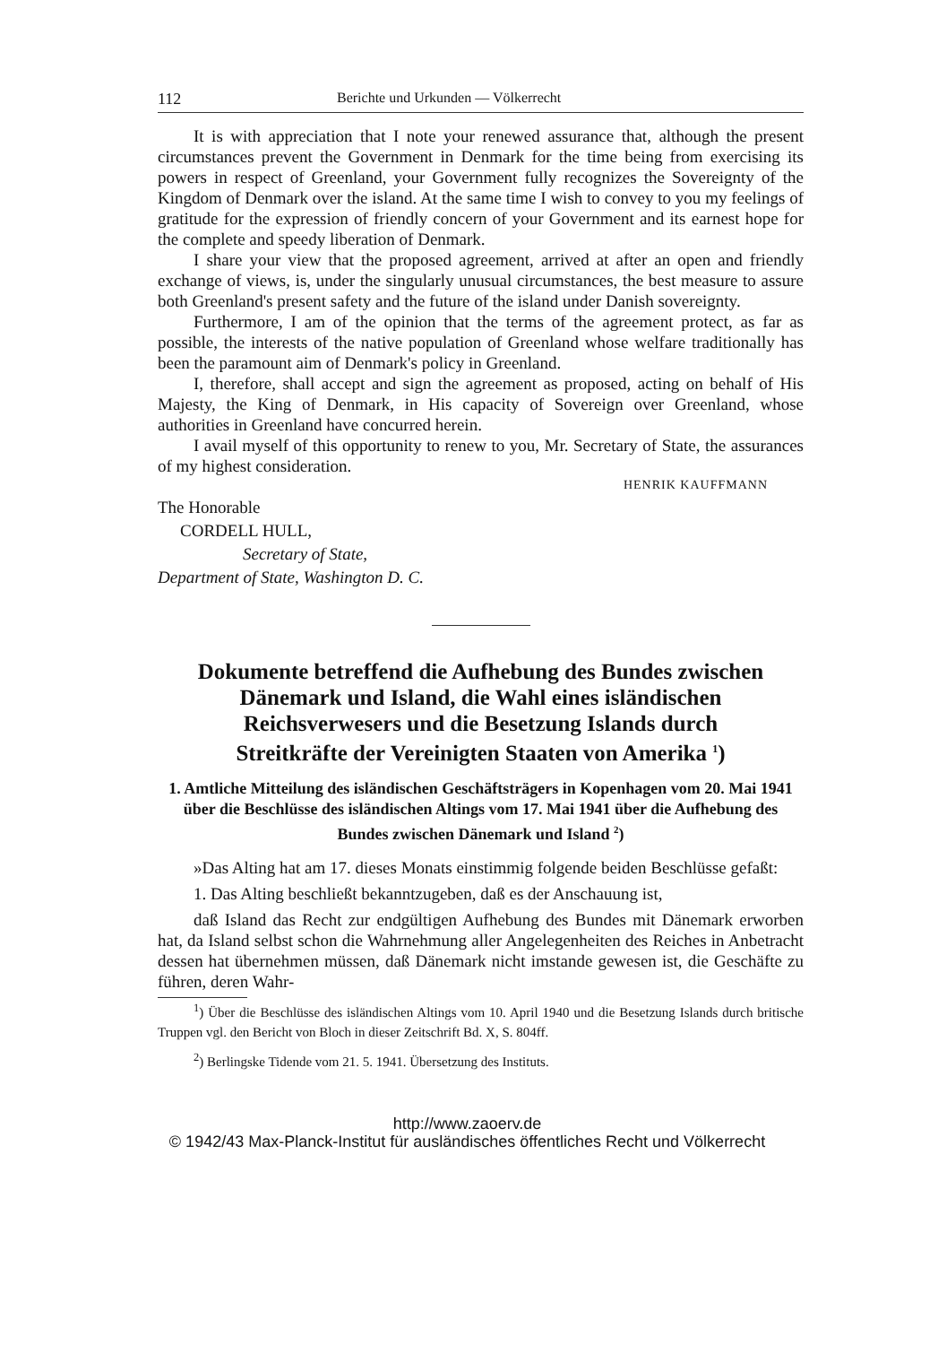112 Berichte und Urkunden — Völkerrecht
It is with appreciation that I note your renewed assurance that, although the present circumstances prevent the Government in Denmark for the time being from exercising its powers in respect of Greenland, your Government fully recognizes the Sovereignty of the Kingdom of Denmark over the island. At the same time I wish to convey to you my feelings of gratitude for the expression of friendly concern of your Government and its earnest hope for the complete and speedy liberation of Denmark.
I share your view that the proposed agreement, arrived at after an open and friendly exchange of views, is, under the singularly unusual circumstances, the best measure to assure both Greenland's present safety and the future of the island under Danish sovereignty.
Furthermore, I am of the opinion that the terms of the agreement protect, as far as possible, the interests of the native population of Greenland whose welfare traditionally has been the paramount aim of Denmark's policy in Greenland.
I, therefore, shall accept and sign the agreement as proposed, acting on behalf of His Majesty, the King of Denmark, in His capacity of Sovereign over Greenland, whose authorities in Greenland have concurred herein.
I avail myself of this opportunity to renew to you, Mr. Secretary of State, the assurances of my highest consideration.
HENRIK KAUFFMANN
The Honorable
CORDELL HULL,
Secretary of State,
Department of State, Washington D. C.
Dokumente betreffend die Aufhebung des Bundes zwischen Dänemark und Island, die Wahl eines isländischen Reichsverwesers und die Besetzung Islands durch Streitkräfte der Vereinigten Staaten von Amerika <sup>1</sup>)
1. Amtliche Mitteilung des isländischen Geschäftsträgers in Kopenhagen vom 20. Mai 1941 über die Beschlüsse des isländischen Altings vom 17. Mai 1941 über die Aufhebung des Bundes zwischen Dänemark und Island <sup>2</sup>)
»Das Alting hat am 17. dieses Monats einstimmig folgende beiden Beschlüsse gefaßt:
1. Das Alting beschließt bekanntzugeben, daß es der Anschauung ist,
daß Island das Recht zur endgültigen Aufhebung des Bundes mit Dänemark erworben hat, da Island selbst schon die Wahrnehmung aller Angelegenheiten des Reiches in Anbetracht dessen hat übernehmen müssen, daß Dänemark nicht imstande gewesen ist, die Geschäfte zu führen, deren Wahr-
<sup>1</sup>) Über die Beschlüsse des isländischen Altings vom 10. April 1940 und die Besetzung Islands durch britische Truppen vgl. den Bericht von Bloch in dieser Zeitschrift Bd. X, S. 804ff.
<sup>2</sup>) Berlingske Tidende vom 21. 5. 1941. Übersetzung des Instituts.
http://www.zaoerv.de
© 1942/43 Max-Planck-Institut für ausländisches öffentliches Recht und Völkerrecht